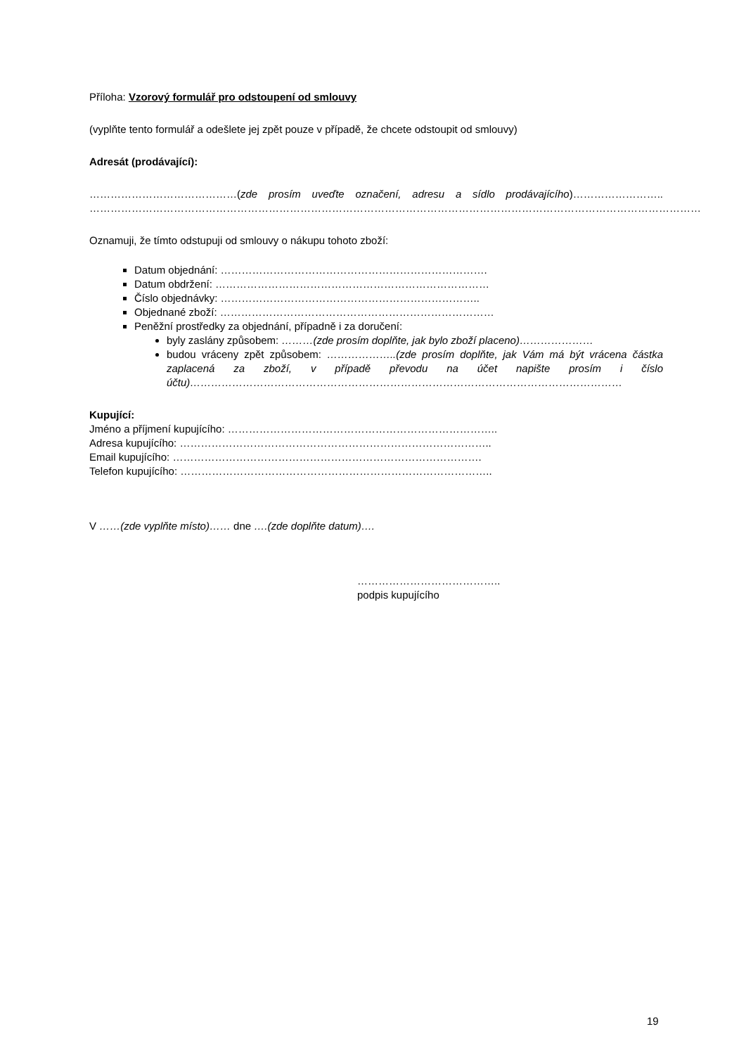Příloha: Vzorový formulář pro odstoupení od smlouvy
(vyplňte tento formulář a odešlete jej zpět pouze v případě, že chcete odstoupit od smlouvy)
Adresát (prodávající):
……………………………………(zde prosím uveďte označení, adresu a sídlo prodávajícího)…………………….. …………………………………………………………………………………………………………………………………………………………
Oznamuji, že tímto odstupuji od smlouvy o nákupu tohoto zboží:
Datum objednání: ………………………………………………………………….
Datum obdržení: ……………………………………………………………………
Číslo objednávky: ………………………………………………………………..
Objednané zboží: ……………………………………………………………………
Peněžní prostředky za objednání, případně i za doručení:
byly zaslány způsobem: ………(zde prosím doplňte, jak bylo zboží placeno)…………………
budou vráceny zpět způsobem: ………………..(zde prosím doplňte, jak Vám má být vrácena částka zaplacená za zboží, v případě převodu na účet napište prosím i číslo účtu)……………………………………………………………………………………………………………
Kupující:
Jméno a příjmení kupujícího: …………………………………………………………………..
Adresa kupujícího: ……………………………………………………………………………..
Email kupujícího: …………………………………………………………………………….
Telefon kupujícího: ……………………………………………………………………………..
V ……(zde vyplňte místo)…… dne ….(zde doplňte datum)….
…………………………………..
podpis kupujícího
19